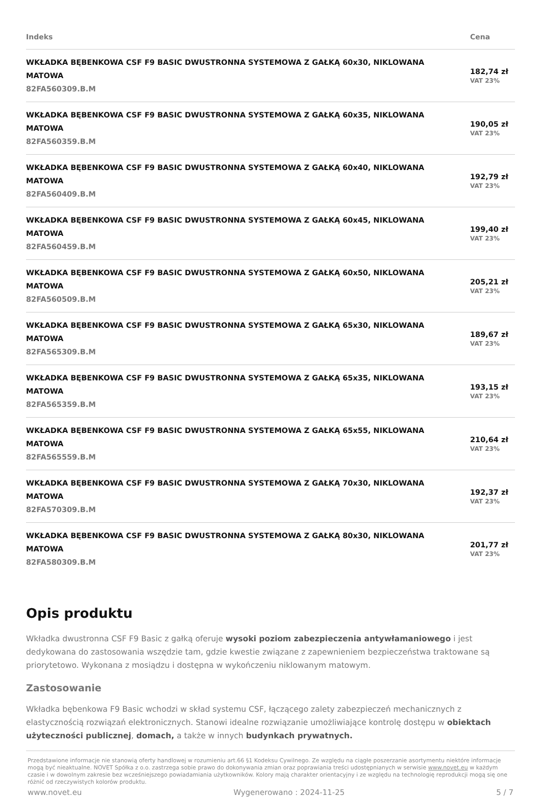| Indeks | Cena |
| --- | --- |
| WKŁADKA BĘBENKOWA CSF F9 BASIC DWUSTRONNA SYSTEMOWA Z GAŁKĄ 60x30, NIKLOWANA MATOWA 82FA560309.B.M | 182,74 zł VAT 23% |
| WKŁADKA BĘBENKOWA CSF F9 BASIC DWUSTRONNA SYSTEMOWA Z GAŁKĄ 60x35, NIKLOWANA MATOWA 82FA560359.B.M | 190,05 zł VAT 23% |
| WKŁADKA BĘBENKOWA CSF F9 BASIC DWUSTRONNA SYSTEMOWA Z GAŁKĄ 60x40, NIKLOWANA MATOWA 82FA560409.B.M | 192,79 zł VAT 23% |
| WKŁADKA BĘBENKOWA CSF F9 BASIC DWUSTRONNA SYSTEMOWA Z GAŁKĄ 60x45, NIKLOWANA MATOWA 82FA560459.B.M | 199,40 zł VAT 23% |
| WKŁADKA BĘBENKOWA CSF F9 BASIC DWUSTRONNA SYSTEMOWA Z GAŁKĄ 60x50, NIKLOWANA MATOWA 82FA560509.B.M | 205,21 zł VAT 23% |
| WKŁADKA BĘBENKOWA CSF F9 BASIC DWUSTRONNA SYSTEMOWA Z GAŁKĄ 65x30, NIKLOWANA MATOWA 82FA565309.B.M | 189,67 zł VAT 23% |
| WKŁADKA BĘBENKOWA CSF F9 BASIC DWUSTRONNA SYSTEMOWA Z GAŁKĄ 65x35, NIKLOWANA MATOWA 82FA565359.B.M | 193,15 zł VAT 23% |
| WKŁADKA BĘBENKOWA CSF F9 BASIC DWUSTRONNA SYSTEMOWA Z GAŁKĄ 65x55, NIKLOWANA MATOWA 82FA565559.B.M | 210,64 zł VAT 23% |
| WKŁADKA BĘBENKOWA CSF F9 BASIC DWUSTRONNA SYSTEMOWA Z GAŁKĄ 70x30, NIKLOWANA MATOWA 82FA570309.B.M | 192,37 zł VAT 23% |
| WKŁADKA BĘBENKOWA CSF F9 BASIC DWUSTRONNA SYSTEMOWA Z GAŁKĄ 80x30, NIKLOWANA MATOWA 82FA580309.B.M | 201,77 zł VAT 23% |
Opis produktu
Wkładka dwustronna CSF F9 Basic z gałką oferuje wysoki poziom zabezpieczenia antywłamaniowego i jest dedykowana do zastosowania wszędzie tam, gdzie kwestie związane z zapewnieniem bezpieczeństwa traktowane są priorytetowo. Wykonana z mosiądzu i dostępna w wykończeniu niklowanym matowym.
Zastosowanie
Wkładka bębenkowa F9 Basic wchodzi w skład systemu CSF, łączącego zalety zabezpieczeń mechanicznych z elastycznością rozwiązań elektronicznych. Stanowi idealne rozwiązanie umożliwiające kontrolę dostępu w obiektach użyteczności publicznej, domach, a także w innych budynkach prywatnych.
Przedstawione informacje nie stanowią oferty handlowej w rozumieniu art.66 §1 Kodeksu Cywilnego. Ze względu na ciągłe poszerzanie asortymentu niektóre informacje mogą być nieaktualne. NOVET Spółka z o.o. zastrzega sobie prawo do dokonywania zmian oraz poprawiania treści udostępnianych w serwisie www.novet.eu w każdym czasie i w dowolnym zakresie bez wcześniejszego powiadamiania użytkowników. Kolory mają charakter orientacyjny i ze względu na technologię reprodukcji mogą się one różnić od rzeczywistych kolorów produktu.
www.novet.eu Wygenerowano : 2024-11-25 5 / 7